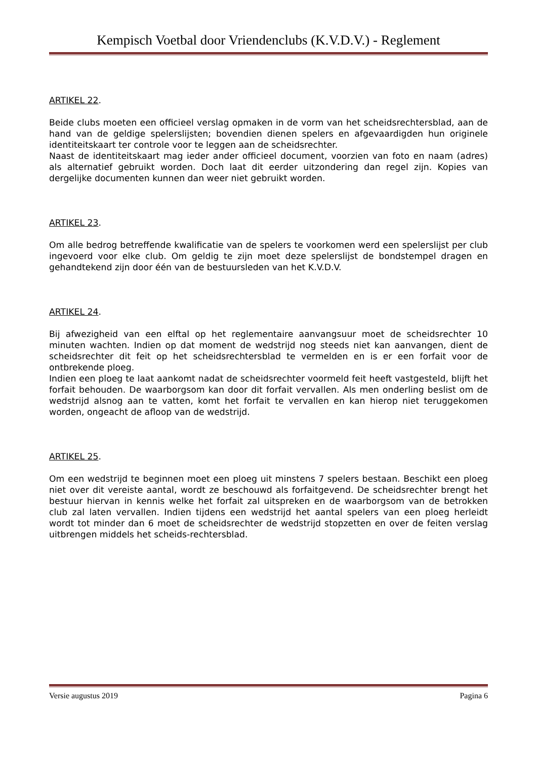Kempisch Voetbal door Vriendenclubs (K.V.D.V.) - Reglement
ARTIKEL 22.
Beide clubs moeten een officieel verslag opmaken in de vorm van het scheidsrechtersblad, aan de hand van de geldige spelerslijsten; bovendien dienen spelers en afgevaardigden hun originele identiteitskaart ter controle voor te leggen aan de scheidsrechter.
Naast de identiteitskaart mag ieder ander officieel document, voorzien van foto en naam (adres) als alternatief gebruikt worden. Doch laat dit eerder uitzondering dan regel zijn. Kopies van dergelijke documenten kunnen dan weer niet gebruikt worden.
ARTIKEL 23.
Om alle bedrog betreffende kwalificatie van de spelers te voorkomen werd een spelerslijst per club ingevoerd voor elke club. Om geldig te zijn moet deze spelerslijst de bondstempel dragen en gehandtekend zijn door één van de bestuursleden van het K.V.D.V.
ARTIKEL 24.
Bij afwezigheid van een elftal op het reglementaire aanvangsuur moet de scheidsrechter 10 minuten wachten. Indien op dat moment de wedstrijd nog steeds niet kan aanvangen, dient de scheidsrechter dit feit op het scheidsrechtersblad te vermelden en is er een forfait voor de ontbrekende ploeg.
Indien een ploeg te laat aankomt nadat de scheidsrechter voormeld feit heeft vastgesteld, blijft het forfait behouden. De waarborgsom kan door dit forfait vervallen. Als men onderling beslist om de wedstrijd alsnog aan te vatten, komt het forfait te vervallen en kan hierop niet teruggekomen worden, ongeacht de afloop van de wedstrijd.
ARTIKEL 25.
Om een wedstrijd te beginnen moet een ploeg uit minstens 7 spelers bestaan. Beschikt een ploeg niet over dit vereiste aantal, wordt ze beschouwd als forfaitgevend. De scheidsrechter brengt het bestuur hiervan in kennis welke het forfait zal uitspreken en de waarborgsom van de betrokken club zal laten vervallen. Indien tijdens een wedstrijd het aantal spelers van een ploeg herleidt wordt tot minder dan 6 moet de scheidsrechter de wedstrijd stopzetten en over de feiten verslag uitbrengen middels het scheids-rechtersblad.
Versie augustus 2019 Pagina 6